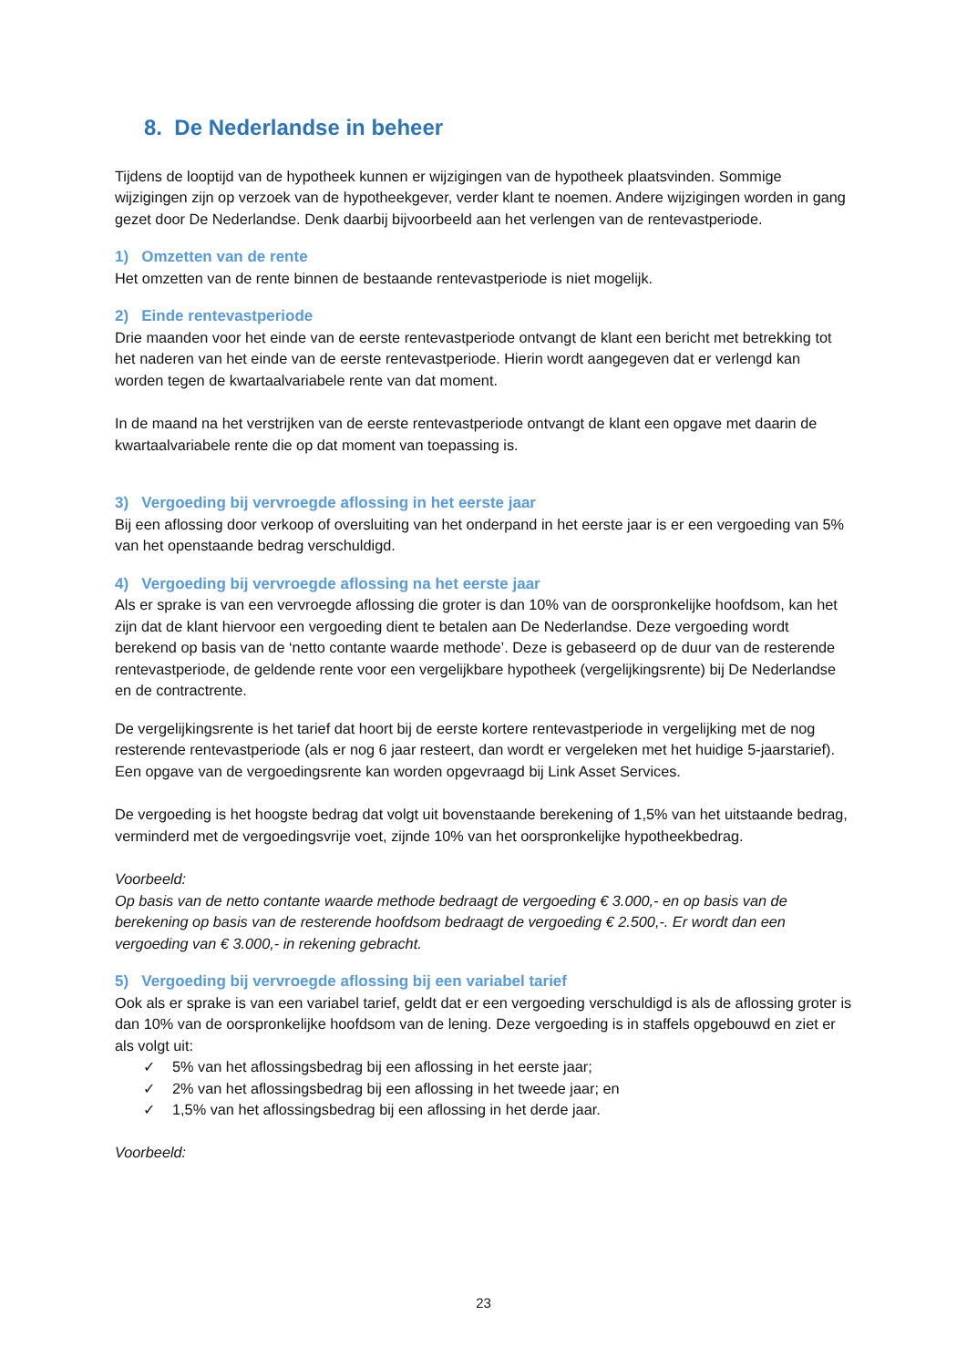8. De Nederlandse in beheer
Tijdens de looptijd van de hypotheek kunnen er wijzigingen van de hypotheek plaatsvinden. Sommige wijzigingen zijn op verzoek van de hypotheekgever, verder klant te noemen. Andere wijzigingen worden in gang gezet door De Nederlandse. Denk daarbij bijvoorbeeld aan het verlengen van de rentevastperiode.
1) Omzetten van de rente
Het omzetten van de rente binnen de bestaande rentevastperiode is niet mogelijk.
2) Einde rentevastperiode
Drie maanden voor het einde van de eerste rentevastperiode ontvangt de klant een bericht met betrekking tot het naderen van het einde van de eerste rentevastperiode. Hierin wordt aangegeven dat er verlengd kan worden tegen de kwartaalvariabele rente van dat moment.
In de maand na het verstrijken van de eerste rentevastperiode ontvangt de klant een opgave met daarin de kwartaalvariabele rente die op dat moment van toepassing is.
3) Vergoeding bij vervroegde aflossing in het eerste jaar
Bij een aflossing door verkoop of oversluiting van het onderpand in het eerste jaar is er een vergoeding van 5% van het openstaande bedrag verschuldigd.
4) Vergoeding bij vervroegde aflossing na het eerste jaar
Als er sprake is van een vervroegde aflossing die groter is dan 10% van de oorspronkelijke hoofdsom, kan het zijn dat de klant hiervoor een vergoeding dient te betalen aan De Nederlandse. Deze vergoeding wordt berekend op basis van de ‘netto contante waarde methode’. Deze is gebaseerd op de duur van de resterende rentevastperiode, de geldende rente voor een vergelijkbare hypotheek (vergelijkingsrente) bij De Nederlandse en de contractrente.
De vergelijkingsrente is het tarief dat hoort bij de eerste kortere rentevastperiode in vergelijking met de nog resterende rentevastperiode (als er nog 6 jaar resteert, dan wordt er vergeleken met het huidige 5-jaarstarief). Een opgave van de vergoedingsrente kan worden opgevraagd bij Link Asset Services.
De vergoeding is het hoogste bedrag dat volgt uit bovenstaande berekening of 1,5% van het uitstaande bedrag, verminderd met de vergoedingsvrije voet, zijnde 10% van het oorspronkelijke hypotheekbedrag.
Voorbeeld:
Op basis van de netto contante waarde methode bedraagt de vergoeding € 3.000,- en op basis van de berekening op basis van de resterende hoofdsom bedraagt de vergoeding € 2.500,-. Er wordt dan een vergoeding van € 3.000,- in rekening gebracht.
5) Vergoeding bij vervroegde aflossing bij een variabel tarief
Ook als er sprake is van een variabel tarief, geldt dat er een vergoeding verschuldigd is als de aflossing groter is dan 10% van de oorspronkelijke hoofdsom van de lening. Deze vergoeding is in staffels opgebouwd en ziet er als volgt uit:
✓ 5% van het aflossingsbedrag bij een aflossing in het eerste jaar;
✓ 2% van het aflossingsbedrag bij een aflossing in het tweede jaar; en
✓ 1,5% van het aflossingsbedrag bij een aflossing in het derde jaar.
Voorbeeld:
23